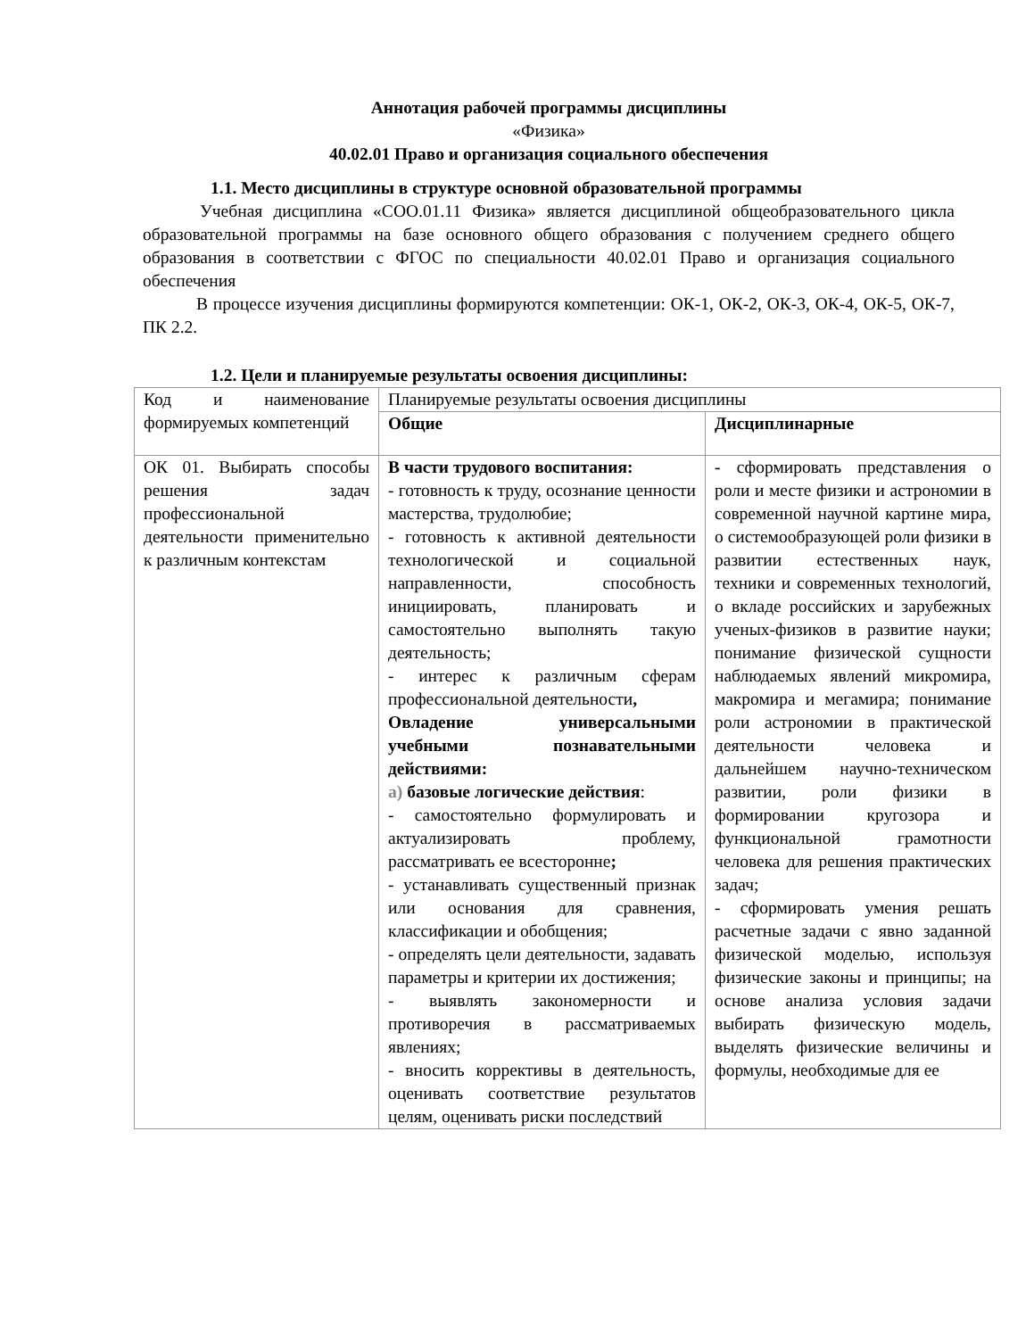Аннотация рабочей программы дисциплины
«Физика»
40.02.01 Право и организация социального обеспечения
1.1. Место дисциплины в структуре основной образовательной программы
Учебная дисциплина «СОО.01.11 Физика» является дисциплиной общеобразовательного цикла образовательной программы на базе основного общего образования с получением среднего общего образования в соответствии с ФГОС по специальности 40.02.01 Право и организация социального обеспечения
В процессе изучения дисциплины формируются компетенции: ОК-1, ОК-2, ОК-3, ОК-4, ОК-5, ОК-7, ПК 2.2.
1.2. Цели и планируемые результаты освоения дисциплины:
| Код и наименование формируемых компетенций | Планируемые результаты освоения дисциплины | |
| | Общие | Дисциплинарные |
| ОК 01. Выбирать способы решения задач профессиональной деятельности применительно к различным контекстам | В части трудового воспитания: - готовность к труду, осознание ценности мастерства, трудолюбие; - готовность к активной деятельности технологической и социальной направленности, способность инициировать, планировать и самостоятельно выполнять такую деятельность; - интерес к различным сферам профессиональной деятельности , Овладение универсальными учебными познавательными действиями: а) базовые логические действия : - самостоятельно формулировать и актуализировать проблему, рассматривать ее всесторонне ; - устанавливать существенный признак или основания для сравнения, классификации и обобщения; - определять цели деятельности, задавать параметры и критерии их достижения; - выявлять закономерности и противоречия в рассматриваемых явлениях; - вносить коррективы в деятельность, оценивать соответствие результатов целям, оценивать риски последствий | - сформировать представления о роли и месте физики и астрономии в современной научной картине мира, о системообразующей роли физики в развитии естественных наук, техники и современных технологий, о вкладе российских и зарубежных ученых-физиков в развитие науки; понимание физической сущности наблюдаемых явлений микромира, макромира и мегамира; понимание роли астрономии в практической деятельности человека и дальнейшем научно-техническом развитии, роли физики в формировании кругозора и функциональной грамотности человека для решения практических задач; - сформировать умения решать расчетные задачи с явно заданной физической моделью, используя физические законы и принципы; на основе анализа условия задачи выбирать физическую модель, выделять физические величины и формулы, необходимые для ее |